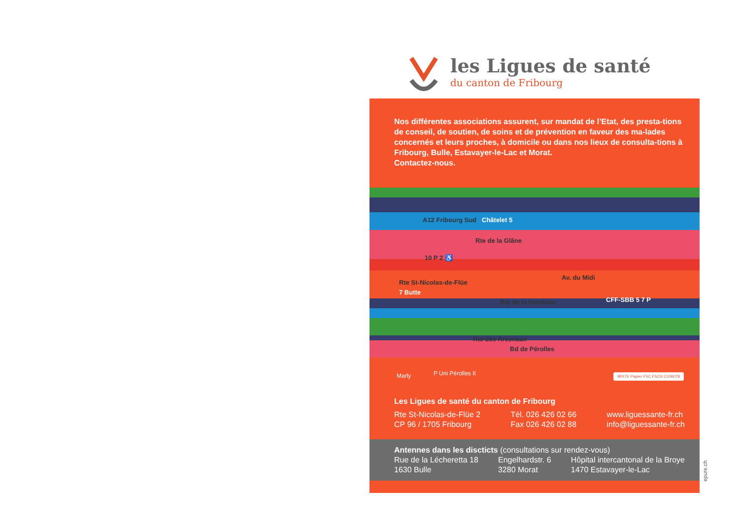les Ligues de santé
du canton de Fribourg
Nos différentes associations assurent, sur mandat de l’Etat, des presta-tions de conseil, de soutien, de soins et de prévention en faveur des ma-lades concernés et leurs proches, à domicile ou dans nos lieux de consulta-tions à Fribourg, Bulle, Estavayer-le-Lac et Morat.
Contactez-nous.
A12 Fribourg Sud Châtelet 5
Rte de la Glâne
Av. du Midi
Rte St-Nicolas-de-Flüe
10 P 2 ♿
7 Butte
Rte de la Fonderie CFF-SBB 5 7 P
Rte des Arsenaux
Bd de Pérolles
Marly P Uni Pérolles II MIXTE Papier FSC FSC® C106078
Les Ligues de santé du canton de Fribourg
Rte St-Nicolas-de-Flüe 2
CP 96 / 1705 Fribourg
Tél. 026 426 02 66
Fax 026 426 02 88
www.liguessante-fr.ch
info@liguessante-fr.ch
Antennes dans les discticts (consultations sur rendez-vous)
Rue de la Lécheretta 18
1630 Bulle
Engelhardstr. 6
3280 Morat
Hôpital intercantonal de la Broye
1470 Estavayer-le-Lac
epure.ch